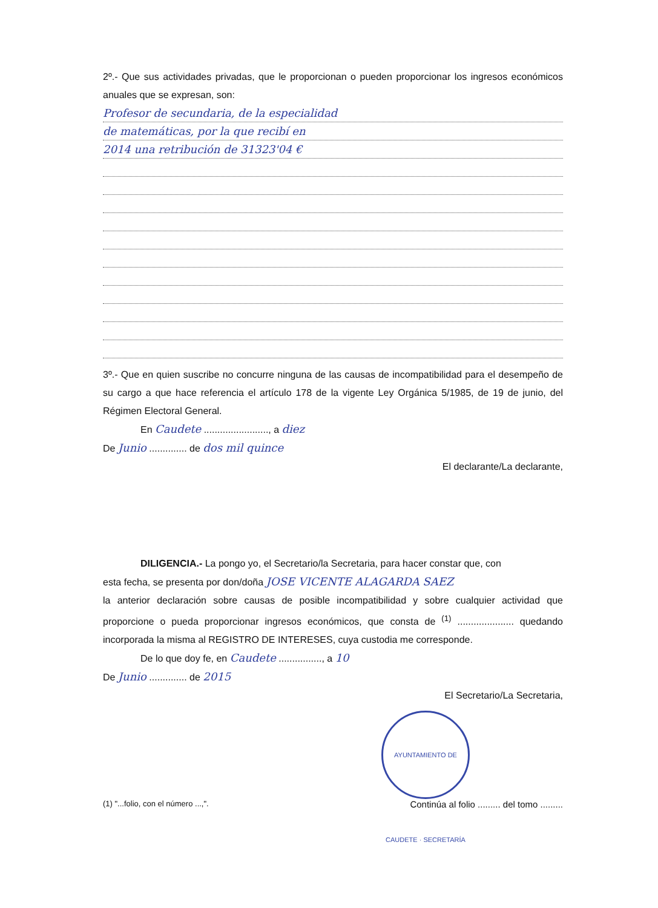2º.- Que sus actividades privadas, que le proporcionan o pueden proporcionar los ingresos económicos anuales que se expresan, son:
Profesor de secundaria, de la especialidad
de matemáticas, por la que recibí en
2014 una retribución de 31323'04 €
3º.- Que en quien suscribe no concurre ninguna de las causas de incompatibilidad para el desempeño de su cargo a que hace referencia el artículo 178 de la vigente Ley Orgánica 5/1985, de 19 de junio, del Régimen Electoral General.
En Caudete ........................, a diez
De Junio .............. de dos mil quince
El declarante/La declarante,
DILIGENCIA.- La pongo yo, el Secretario/la Secretaria, para hacer constar que, con
esta fecha, se presenta por don/doña JOSE VICENTE ALAGARDA SAEZ
la anterior declaración sobre causas de posible incompatibilidad y sobre cualquier actividad que proporcione o pueda proporcionar ingresos económicos, que consta de <sup>(1)</sup> ..................... quedando incorporada la misma al REGISTRO DE INTERESES, cuya custodia me corresponde.
De lo que doy fe, en Caudete ................, a 10
De Junio .............. de 2015
El Secretario/La Secretaria,
AYUNTAMIENTO DE CAUDETE · SECRETARÍA
(1) "...folio, con el número ...,". Continúa al folio ......... del tomo .........